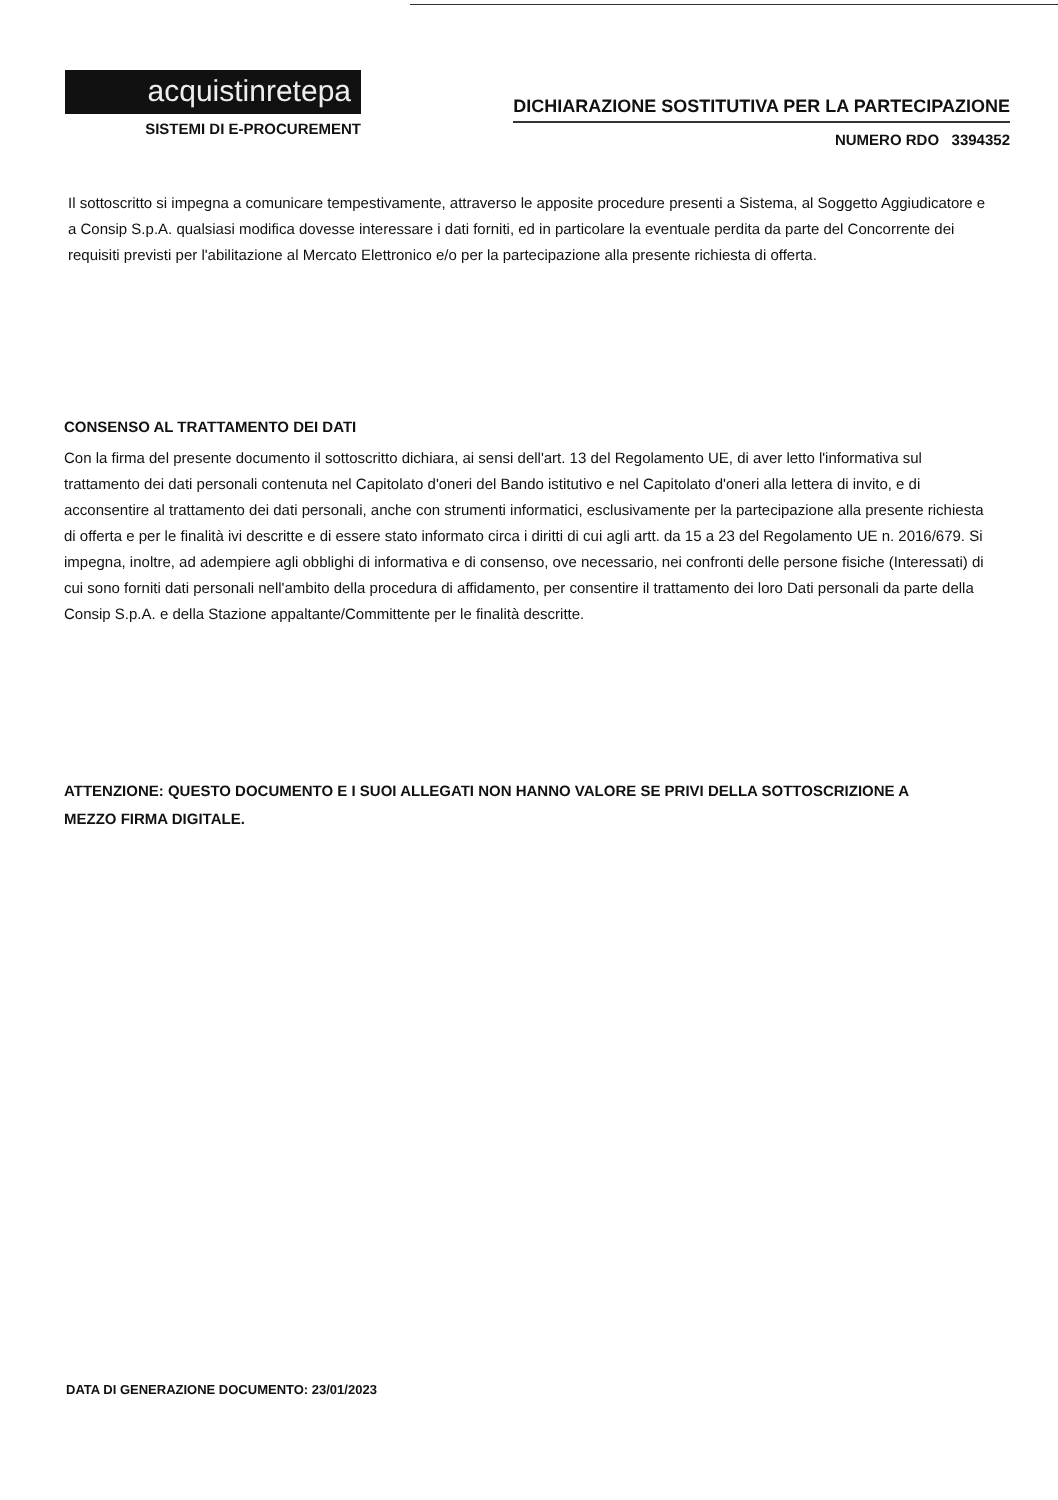acquistinretepa
SISTEMI DI E-PROCUREMENT
DICHIARAZIONE SOSTITUTIVA PER LA PARTECIPAZIONE
NUMERO RDO 3394352
Il sottoscritto si impegna a comunicare tempestivamente, attraverso le apposite procedure presenti a Sistema, al Soggetto Aggiudicatore e a Consip S.p.A. qualsiasi modifica dovesse interessare i dati forniti, ed in particolare la eventuale perdita da parte del Concorrente dei requisiti previsti per l'abilitazione al Mercato Elettronico e/o per la partecipazione alla presente richiesta di offerta.
CONSENSO AL TRATTAMENTO DEI DATI
Con la firma del presente documento il sottoscritto dichiara, ai sensi dell'art. 13 del Regolamento UE, di aver letto l'informativa sul trattamento dei dati personali contenuta nel Capitolato d'oneri del Bando istitutivo e nel Capitolato d'oneri alla lettera di invito, e di acconsentire al trattamento dei dati personali, anche con strumenti informatici, esclusivamente per la partecipazione alla presente richiesta di offerta e per le finalità ivi descritte e di essere stato informato circa i diritti di cui agli artt. da 15 a 23 del Regolamento UE n. 2016/679. Si impegna, inoltre, ad adempiere agli obblighi di informativa e di consenso, ove necessario, nei confronti delle persone fisiche (Interessati) di cui sono forniti dati personali nell'ambito della procedura di affidamento, per consentire il trattamento dei loro Dati personali da parte della Consip S.p.A. e della Stazione appaltante/Committente per le finalità descritte.
ATTENZIONE: QUESTO DOCUMENTO E I SUOI ALLEGATI NON HANNO VALORE SE PRIVI DELLA SOTTOSCRIZIONE A MEZZO FIRMA DIGITALE.
DATA DI GENERAZIONE DOCUMENTO: 23/01/2023